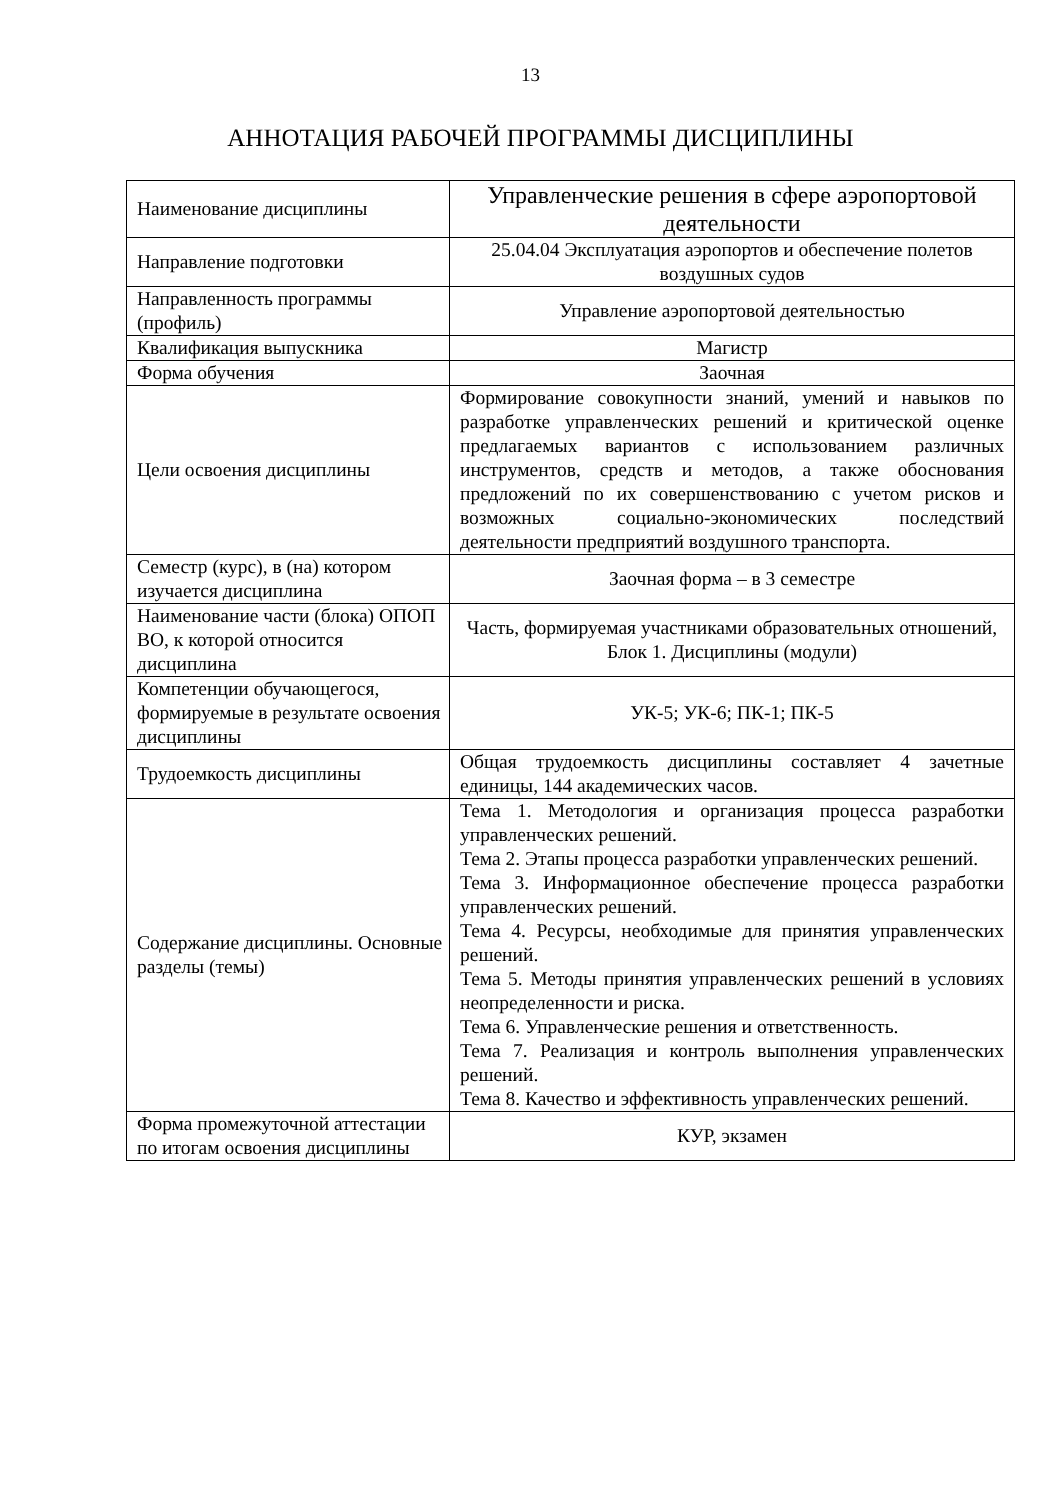13
АННОТАЦИЯ РАБОЧЕЙ ПРОГРАММЫ ДИСЦИПЛИНЫ
| Наименование дисциплины | Управленческие решения в сфере аэропортовой деятельности |
| Направление подготовки | 25.04.04 Эксплуатация аэропортов и обеспечение полетов воздушных судов |
| Направленность программы (профиль) | Управление аэропортовой деятельностью |
| Квалификация выпускника | Магистр |
| Форма обучения | Заочная |
| Цели освоения дисциплины | Формирование совокупности знаний, умений и навыков по разработке управленческих решений и критической оценке предлагаемых вариантов с использованием различных инструментов, средств и методов, а также обоснования предложений по их совершенствованию с учетом рисков и возможных социально-экономических последствий деятельности предприятий воздушного транспорта. |
| Семестр (курс), в (на) котором изучается дисциплина | Заочная форма – в 3 семестре |
| Наименование части (блока) ОПОП ВО, к которой относится дисциплина | Часть, формируемая участниками образовательных отношений, Блок 1. Дисциплины (модули) |
| Компетенции обучающегося, формируемые в результате освоения дисциплины | УК-5; УК-6; ПК-1; ПК-5 |
| Трудоемкость дисциплины | Общая трудоемкость дисциплины составляет 4 зачетные единицы, 144 академических часов. |
| Содержание дисциплины. Основные разделы (темы) | Тема 1. Методология и организация процесса разработки управленческих решений. Тема 2. Этапы процесса разработки управленческих решений. Тема 3. Информационное обеспечение процесса разработки управленческих решений. Тема 4. Ресурсы, необходимые для принятия управленческих решений. Тема 5. Методы принятия управленческих решений в условиях неопределенности и риска. Тема 6. Управленческие решения и ответственность. Тема 7. Реализация и контроль выполнения управленческих решений. Тема 8. Качество и эффективность управленческих решений. |
| Форма промежуточной аттестации по итогам освоения дисциплины | КУР, экзамен |